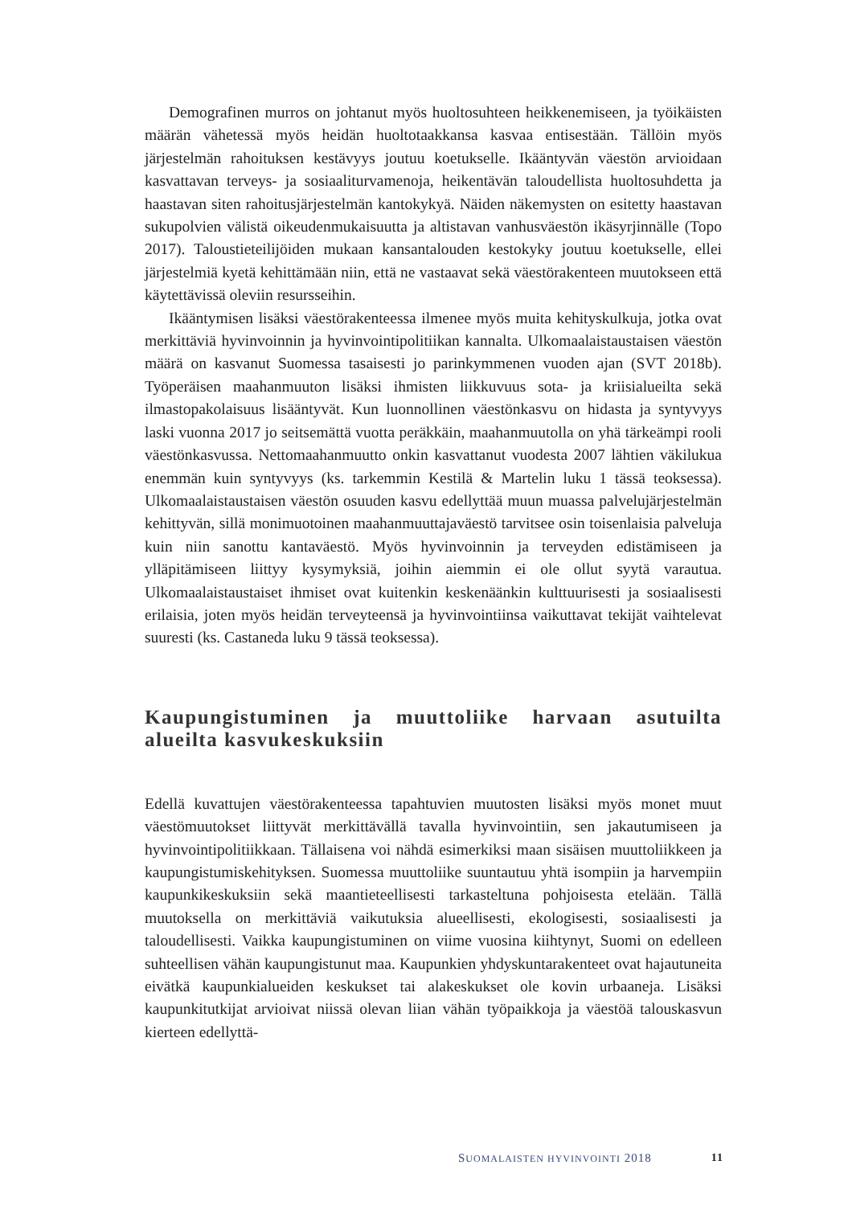Demografinen murros on johtanut myös huoltosuhteen heikkenemiseen, ja työikäisten määrän vähetessä myös heidän huoltotaakkansa kasvaa entisestään. Tällöin myös järjestelmän rahoituksen kestävyys joutuu koetukselle. Ikääntyvän väestön arvioidaan kasvattavan terveys- ja sosiaaliturvamenoja, heikentävän taloudellista huoltosuhdetta ja haastavan siten rahoitusjärjestelmän kantokykyä. Näiden näkemysten on esitetty haastavan sukupolvien välistä oikeudenmukaisuutta ja altistavan vanhusväestön ikäsyrjinnälle (Topo 2017). Taloustieteilijöiden mukaan kansantalouden kestokyky joutuu koetukselle, ellei järjestelmiä kyetä kehittämään niin, että ne vastaavat sekä väestörakenteen muutokseen että käytettävissä oleviin resursseihin.
Ikääntymisen lisäksi väestörakenteessa ilmenee myös muita kehityskulkuja, jotka ovat merkittäviä hyvinvoinnin ja hyvinvointipolitiikan kannalta. Ulkomaalaistaustaisen väestön määrä on kasvanut Suomessa tasaisesti jo parinkymmenen vuoden ajan (SVT 2018b). Työperäisen maahanmuuton lisäksi ihmisten liikkuvuus sota- ja kriisialueilta sekä ilmastopakolaisuus lisääntyvät. Kun luonnollinen väestönkasvu on hidasta ja syntyvyys laski vuonna 2017 jo seitsemättä vuotta peräkkäin, maahanmuutolla on yhä tärkeämpi rooli väestönkasvussa. Nettomaahanmuutto onkin kasvattanut vuodesta 2007 lähtien väkilukua enemmän kuin syntyvyys (ks. tarkemmin Kestilä & Martelin luku 1 tässä teoksessa). Ulkomaalaistaustaisen väestön osuuden kasvu edellyttää muun muassa palvelujärjestelmän kehittyvän, sillä monimuotoinen maahanmuuttajaväestö tarvitsee osin toisenlaisia palveluja kuin niin sanottu kantaväestö. Myös hyvinvoinnin ja terveyden edistämiseen ja ylläpitämiseen liittyy kysymyksiä, joihin aiemmin ei ole ollut syytä varautua. Ulkomaalaistaustaiset ihmiset ovat kuitenkin keskenäänkin kulttuurisesti ja sosiaalisesti erilaisia, joten myös heidän terveyteensä ja hyvinvointiinsa vaikuttavat tekijät vaihtelevat suuresti (ks. Castaneda luku 9 tässä teoksessa).
Kaupungistuminen ja muuttoliike harvaan asutuilta alueilta kasvukeskuksiin
Edellä kuvattujen väestörakenteessa tapahtuvien muutosten lisäksi myös monet muut väestömuutokset liittyvät merkittävällä tavalla hyvinvointiin, sen jakautumiseen ja hyvinvointipolitiikkaan. Tällaisena voi nähdä esimerkiksi maan sisäisen muuttoliikkeen ja kaupungistumiskehityksen. Suomessa muuttoliike suuntautuu yhtä isompiin ja harvempiin kaupunkikeskuksiin sekä maantieteellisesti tarkasteltuna pohjoisesta etelään. Tällä muutoksella on merkittäviä vaikutuksia alueellisesti, ekologisesti, sosiaalisesti ja taloudellisesti. Vaikka kaupungistuminen on viime vuosina kiihtynyt, Suomi on edelleen suhteellisen vähän kaupungistunut maa. Kaupunkien yhdyskuntarakenteet ovat hajautuneita eivätkä kaupunkialueiden keskukset tai alakeskukset ole kovin urbaaneja. Lisäksi kaupunkitutkijat arvioivat niissä olevan liian vähän työpaikkoja ja väestöä talouskasvun kierteen edellyttä-
SUOMALAISTEN HYVINVOINTI 2018 11